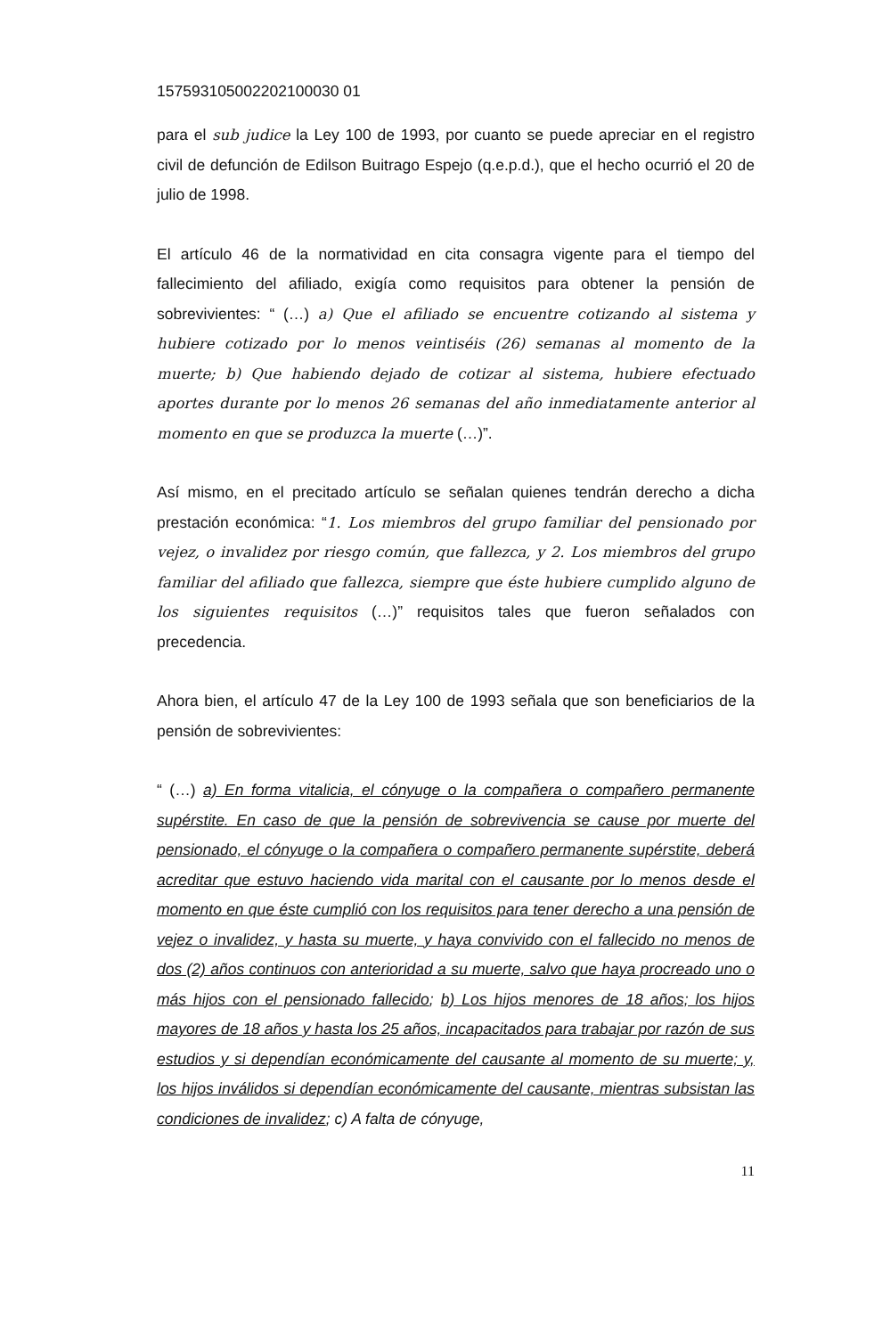157593105002202100030 01
para el sub judice la Ley 100 de 1993, por cuanto se puede apreciar en el registro civil de defunción de Edilson Buitrago Espejo (q.e.p.d.), que el hecho ocurrió el 20 de julio de 1998.
El artículo 46 de la normatividad en cita consagra vigente para el tiempo del fallecimiento del afiliado, exigía como requisitos para obtener la pensión de sobrevivientes: “ (…) a) Que el afiliado se encuentre cotizando al sistema y hubiere cotizado por lo menos veintiséis (26) semanas al momento de la muerte; b) Que habiendo dejado de cotizar al sistema, hubiere efectuado aportes durante por lo menos 26 semanas del año inmediatamente anterior al momento en que se produzca la muerte (…)”.
Así mismo, en el precitado artículo se señalan quienes tendrán derecho a dicha prestación económica: “1. Los miembros del grupo familiar del pensionado por vejez, o invalidez por riesgo común, que fallezca, y 2. Los miembros del grupo familiar del afiliado que fallezca, siempre que éste hubiere cumplido alguno de los siguientes requisitos (…)” requisitos tales que fueron señalados con precedencia.
Ahora bien, el artículo 47 de la Ley 100 de 1993 señala que son beneficiarios de la pensión de sobrevivientes:
“ (…) a) En forma vitalicia, el cónyuge o la compañera o compañero permanente supérstite. En caso de que la pensión de sobrevivencia se cause por muerte del pensionado, el cónyuge o la compañera o compañero permanente supérstite, deberá acreditar que estuvo haciendo vida marital con el causante por lo menos desde el momento en que éste cumplió con los requisitos para tener derecho a una pensión de vejez o invalidez, y hasta su muerte, y haya convivido con el fallecido no menos de dos (2) años continuos con anterioridad a su muerte, salvo que haya procreado uno o más hijos con el pensionado fallecido; b) Los hijos menores de 18 años; los hijos mayores de 18 años y hasta los 25 años, incapacitados para trabajar por razón de sus estudios y si dependían económicamente del causante al momento de su muerte; y, los hijos inválidos si dependían económicamente del causante, mientras subsistan las condiciones de invalidez; c) A falta de cónyuge,
11